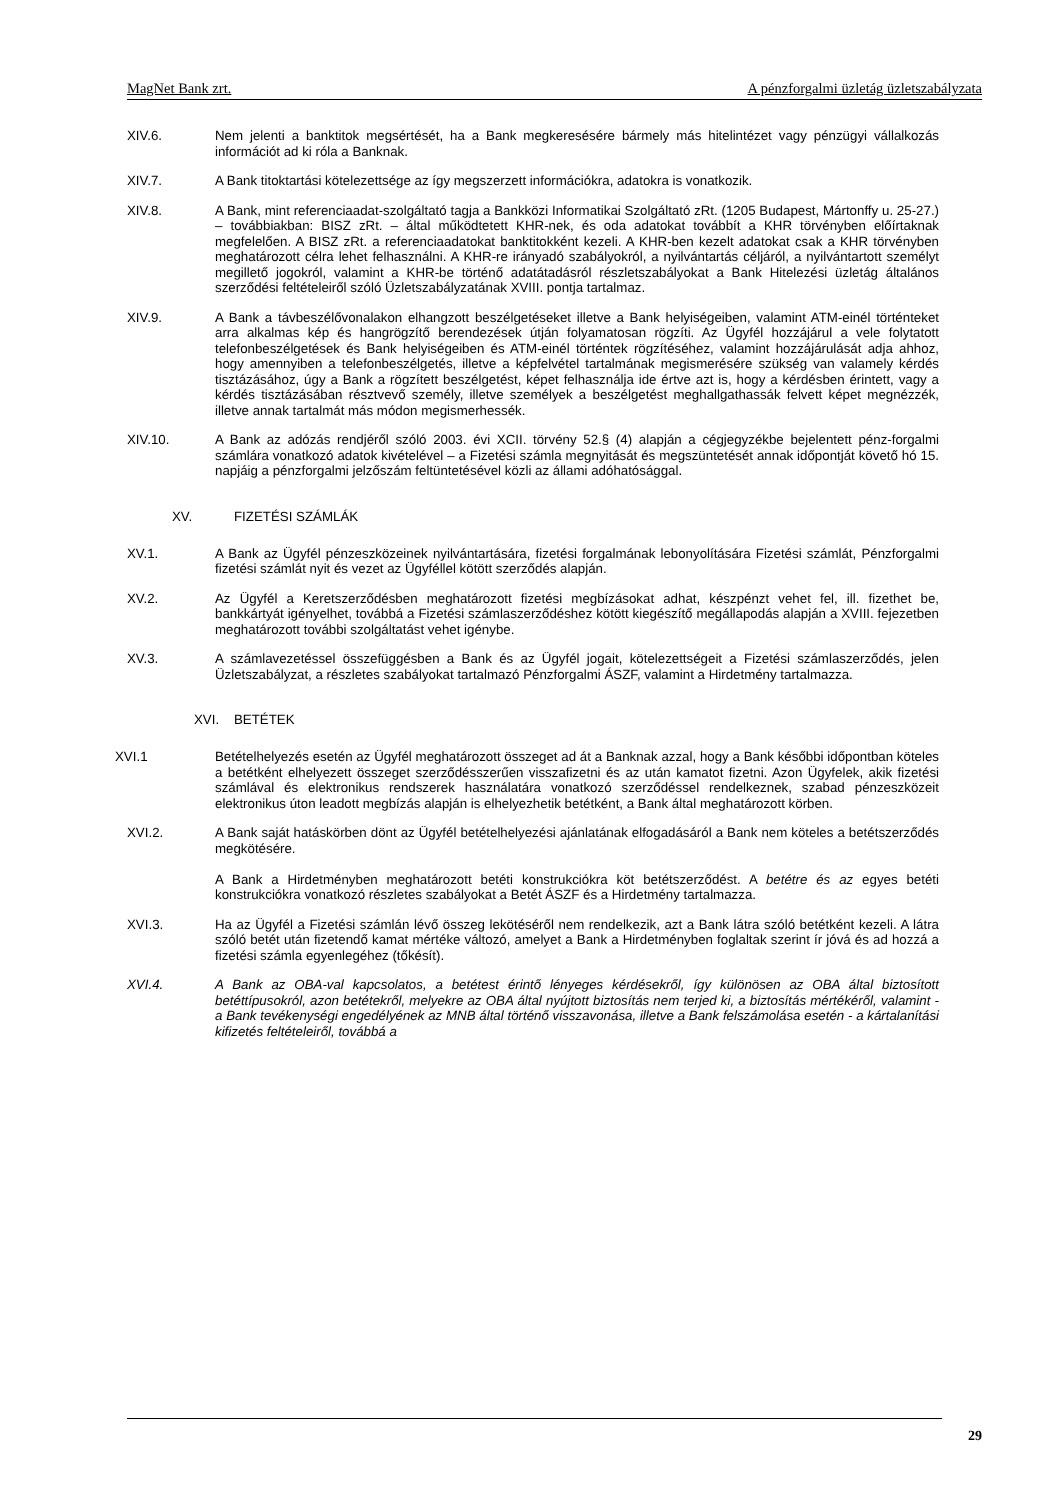MagNet Bank zrt. A pénzforgalmi üzletág üzletszabályzata
XIV.6. Nem jelenti a banktitok megsértését, ha a Bank megkeresésére bármely más hitelintézet vagy pénzügyi vállalkozás információt ad ki róla a Banknak.
XIV.7. A Bank titoktartási kötelezettsége az így megszerzett információkra, adatokra is vonatkozik.
XIV.8. A Bank, mint referenciaadat-szolgáltató tagja a Bankközi Informatikai Szolgáltató zRt. (1205 Budapest, Mártonffy u. 25-27.) – továbbiakban: BISZ zRt. – által működtetett KHR-nek, és oda adatokat továbbít a KHR törvényben előírtaknak megfelelően. A BISZ zRt. a referenciaadatokat banktitokként kezeli. A KHR-ben kezelt adatokat csak a KHR törvényben meghatározott célra lehet felhasználni. A KHR-re irányadó szabályokról, a nyilvántartás céljáról, a nyilvántartott személyt megillető jogokról, valamint a KHR-be történő adatátadásról részletszabályokat a Bank Hitelezési üzletág általános szerződési feltételeiről szóló Üzletszabályzatának XVIII. pontja tartalmaz.
XIV.9. A Bank a távbeszélővonalakon elhangzott beszélgetéseket illetve a Bank helyiségeiben, valamint ATM-einél történteket arra alkalmas kép és hangrögzítő berendezések útján folyamatosan rögzíti. Az Ügyfél hozzájárul a vele folytatott telefonbeszélgetések és Bank helyiségeiben és ATM-einél történtek rögzítéséhez, valamint hozzájárulását adja ahhoz, hogy amennyiben a telefonbeszélgetés, illetve a képfelvétel tartalmának megismerésére szükség van valamely kérdés tisztázásához, úgy a Bank a rögzített beszélgetést, képet felhasználja ide értve azt is, hogy a kérdésben érintett, vagy a kérdés tisztázásában résztvevő személy, illetve személyek a beszélgetést meghallgathassák felvett képet megnézzék, illetve annak tartalmát más módon megismerhessék.
XIV.10. A Bank az adózás rendjéről szóló 2003. évi XCII. törvény 52.§ (4) alapján a cégjegyzékbe bejelentett pénz-forgalmi számlára vonatkozó adatok kivételével – a Fizetési számla megnyitását és megszüntetését annak időpontját követő hó 15. napjáig a pénzforgalmi jelzőszám feltüntetésével közli az állami adóhatósággal.
XV. FIZETÉSI SZÁMLÁK
XV.1. A Bank az Ügyfél pénzeszközeinek nyilvántartására, fizetési forgalmának lebonyolítására Fizetési számlát, Pénzforgalmi fizetési számlát nyit és vezet az Ügyféllel kötött szerződés alapján.
XV.2. Az Ügyfél a Keretszerződésben meghatározott fizetési megbízásokat adhat, készpénzt vehet fel, ill. fizethet be, bankkártyát igényelhet, továbbá a Fizetési számlaszerződéshez kötött kiegészítő megállapodás alapján a XVIII. fejezetben meghatározott további szolgáltatást vehet igénybe.
XV.3. A számlavezetéssel összefüggésben a Bank és az Ügyfél jogait, kötelezettségeit a Fizetési számlaszerződés, jelen Üzletszabályzat, a részletes szabályokat tartalmazó Pénzforgalmi ÁSZF, valamint a Hirdetmény tartalmazza.
XVI. BETÉTEK
XVI.1 Betételhelyezés esetén az Ügyfél meghatározott összeget ad át a Banknak azzal, hogy a Bank későbbi időpontban köteles a betétként elhelyezett összeget szerződésszerűen visszafizetni és az után kamatot fizetni. Azon Ügyfelek, akik fizetési számlával és elektronikus rendszerek használatára vonatkozó szerződéssel rendelkeznek, szabad pénzeszközeit elektronikus úton leadott megbízás alapján is elhelyezhetik betétként, a Bank által meghatározott körben.
XVI.2. A Bank saját hatáskörben dönt az Ügyfél betételhelyezési ajánlatának elfogadásáról a Bank nem köteles a betétszerződés megkötésére.
A Bank a Hirdetményben meghatározott betéti konstrukciókra köt betétszerződést. A betétre és az egyes betéti konstrukciókra vonatkozó részletes szabályokat a Betét ÁSZF és a Hirdetmény tartalmazza.
XVI.3. Ha az Ügyfél a Fizetési számlán lévő összeg lekötéséről nem rendelkezik, azt a Bank látra szóló betétként kezeli. A látra szóló betét után fizetendő kamat mértéke változó, amelyet a Bank a Hirdetményben foglaltak szerint ír jóvá és ad hozzá a fizetési számla egyenlegéhez (tőkésít).
XVI.4. A Bank az OBA-val kapcsolatos, a betétest érintő lényeges kérdésekről, így különösen az OBA által biztosított betéttípusokról, azon betétekről, melyekre az OBA által nyújtott biztosítás nem terjed ki, a biztosítás mértékéről, valamint - a Bank tevékenységi engedélyének az MNB által történő visszavonása, illetve a Bank felszámolása esetén - a kártalanítási kifizetés feltételeiről, továbbá a
29